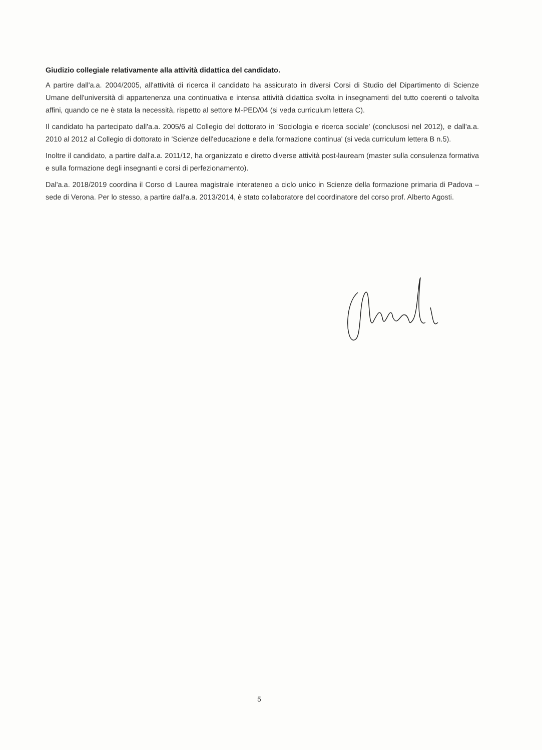Giudizio collegiale relativamente alla attività didattica del candidato.
A partire dall'a.a. 2004/2005, all'attività di ricerca il candidato ha assicurato in diversi Corsi di Studio del Dipartimento di Scienze Umane dell'università di appartenenza una continuativa e intensa attività didattica svolta in insegnamenti del tutto coerenti o talvolta affini, quando ce ne è stata la necessità, rispetto al settore M-PED/04 (si veda curriculum lettera C).
Il candidato ha partecipato dall'a.a. 2005/6 al Collegio del dottorato in 'Sociologia e ricerca sociale' (conclusosi nel 2012), e dall'a.a. 2010 al 2012 al Collegio di dottorato in 'Scienze dell'educazione e della formazione continua' (si veda curriculum lettera B n.5).
Inoltre il candidato, a partire dall'a.a. 2011/12, ha organizzato e diretto diverse attività post-lauream (master sulla consulenza formativa e sulla formazione degli insegnanti e corsi di perfezionamento).
Dal'a.a. 2018/2019 coordina il Corso di Laurea magistrale interateneo a ciclo unico in Scienze della formazione primaria di Padova – sede di Verona. Per lo stesso, a partire dall'a.a. 2013/2014, è stato collaboratore del coordinatore del corso prof. Alberto Agosti.
5